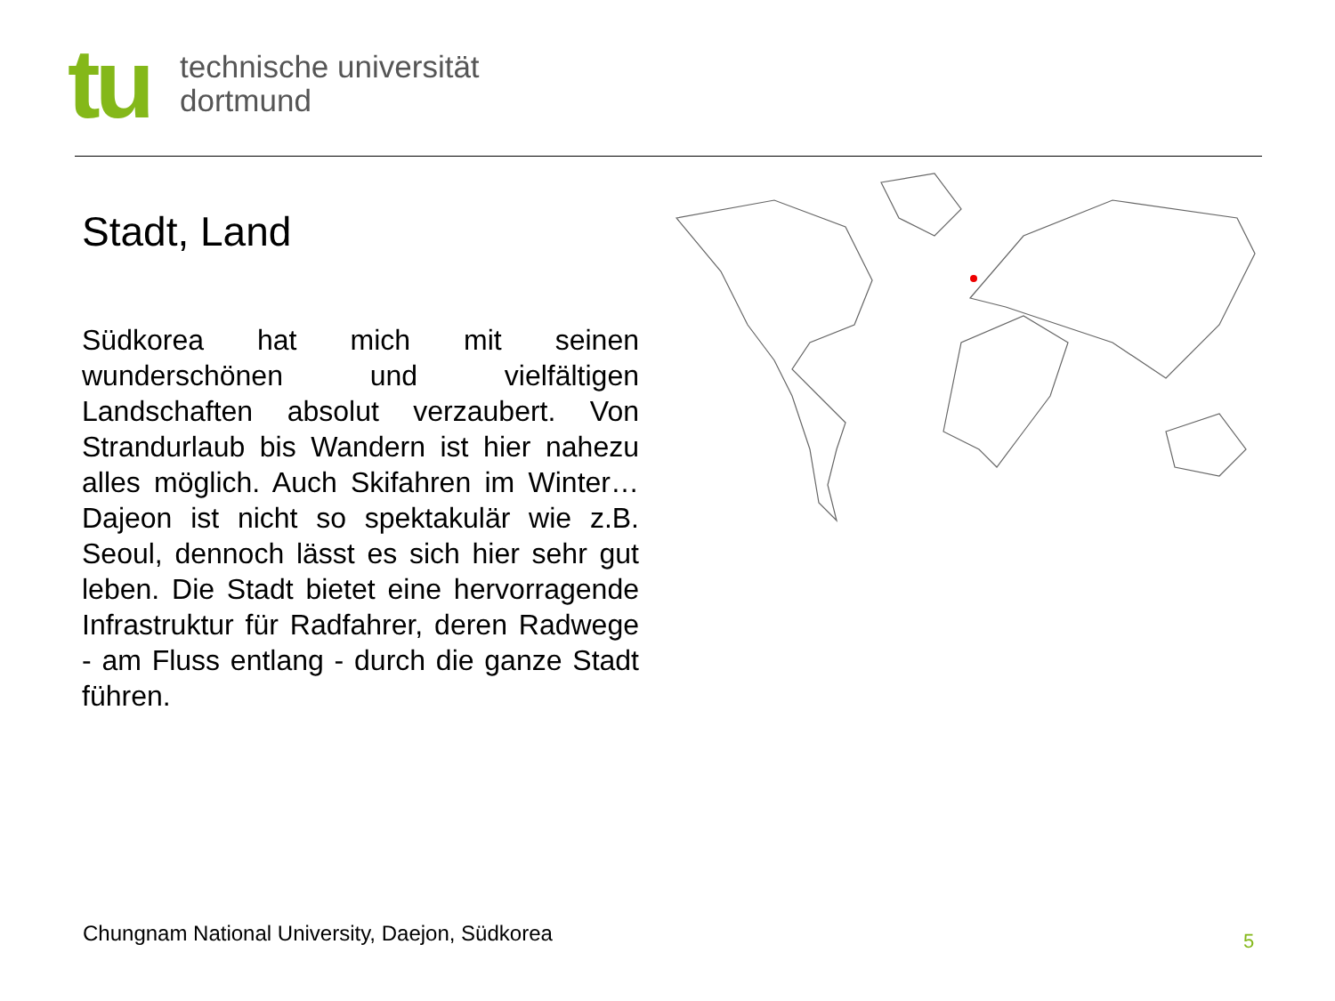tu
technische universität
dortmund
Stadt, Land
Südkorea hat mich mit seinen wunderschönen und vielfältigen Landschaften absolut verzaubert. Von Strandurlaub bis Wandern ist hier nahezu alles möglich. Auch Skifahren im Winter… Dajeon ist nicht so spektakulär wie z.B. Seoul, dennoch lässt es sich hier sehr gut leben. Die Stadt bietet eine hervorragende Infrastruktur für Radfahrer, deren Radwege - am Fluss entlang - durch die ganze Stadt führen.
Chungnam National University, Daejon, Südkorea
5